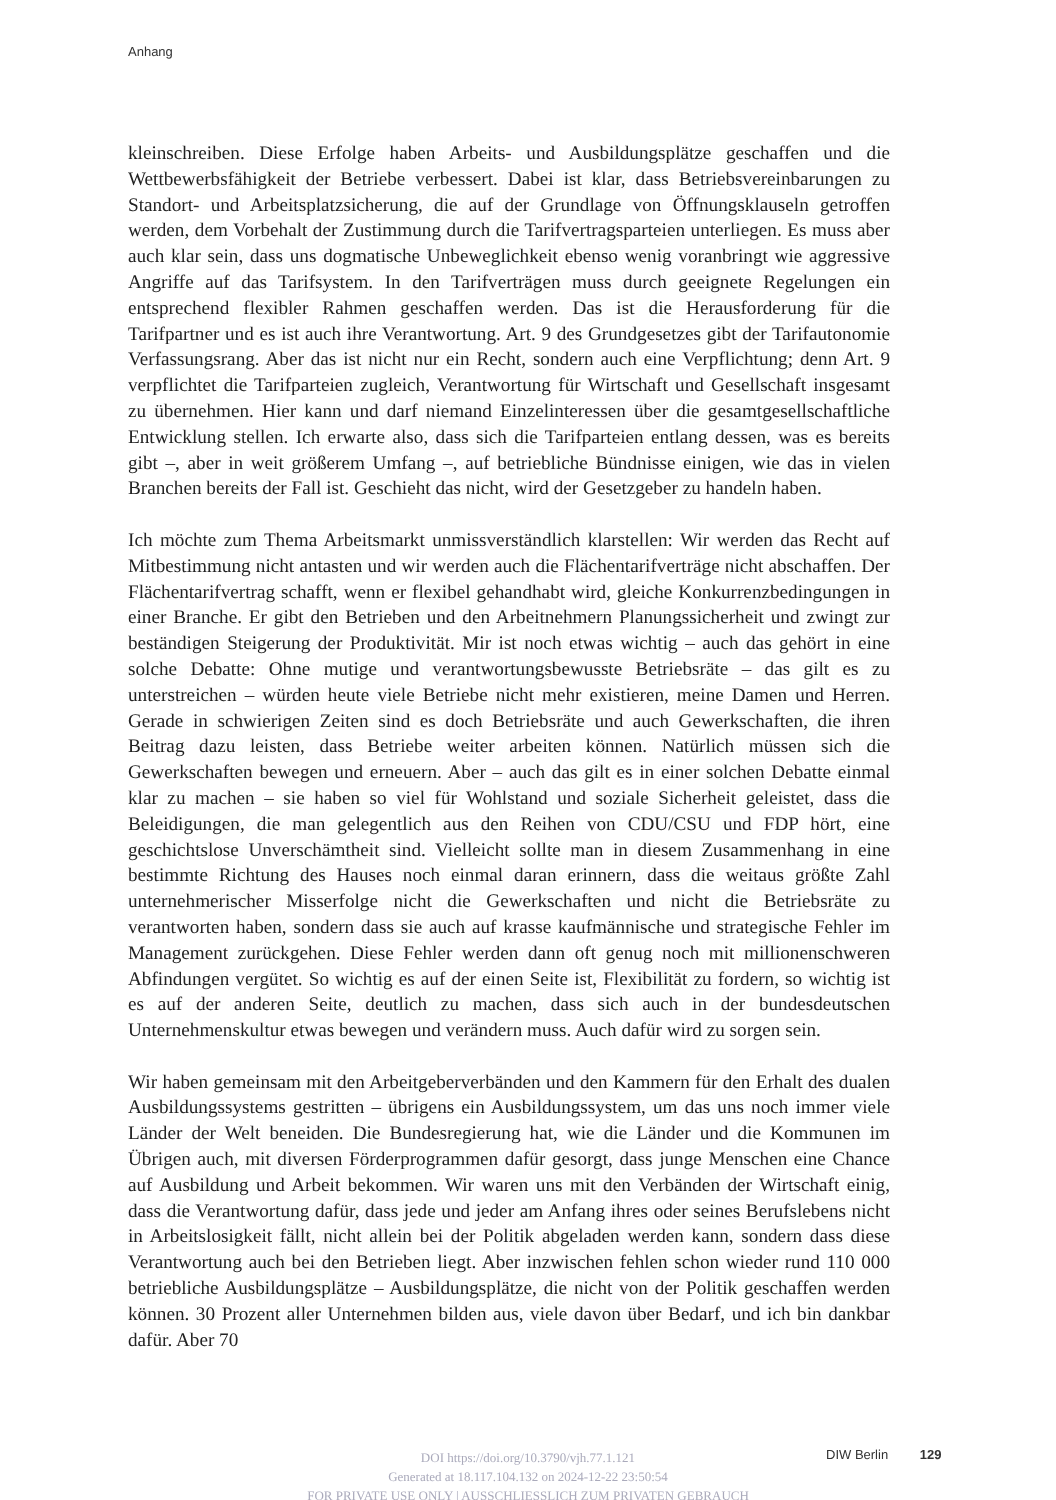Anhang
kleinschreiben. Diese Erfolge haben Arbeits- und Ausbildungsplätze geschaffen und die Wettbewerbsfähigkeit der Betriebe verbessert. Dabei ist klar, dass Betriebsvereinbarungen zu Standort- und Arbeitsplatzsicherung, die auf der Grundlage von Öffnungsklauseln getroffen werden, dem Vorbehalt der Zustimmung durch die Tarifvertragsparteien unterliegen. Es muss aber auch klar sein, dass uns dogmatische Unbeweglichkeit ebenso wenig voranbringt wie aggressive Angriffe auf das Tarifsystem. In den Tarifverträgen muss durch geeignete Regelungen ein entsprechend flexibler Rahmen geschaffen werden. Das ist die Herausforderung für die Tarifpartner und es ist auch ihre Verantwortung. Art. 9 des Grundgesetzes gibt der Tarifautonomie Verfassungsrang. Aber das ist nicht nur ein Recht, sondern auch eine Verpflichtung; denn Art. 9 verpflichtet die Tarifparteien zugleich, Verantwortung für Wirtschaft und Gesellschaft insgesamt zu übernehmen. Hier kann und darf niemand Einzelinteressen über die gesamtgesellschaftliche Entwicklung stellen. Ich erwarte also, dass sich die Tarifparteien entlang dessen, was es bereits gibt –, aber in weit größerem Umfang –, auf betriebliche Bündnisse einigen, wie das in vielen Branchen bereits der Fall ist. Geschieht das nicht, wird der Gesetzgeber zu handeln haben.
Ich möchte zum Thema Arbeitsmarkt unmissverständlich klarstellen: Wir werden das Recht auf Mitbestimmung nicht antasten und wir werden auch die Flächentarifverträge nicht abschaffen. Der Flächentarifvertrag schafft, wenn er flexibel gehandhabt wird, gleiche Konkurrenzbedingungen in einer Branche. Er gibt den Betrieben und den Arbeitnehmern Planungssicherheit und zwingt zur beständigen Steigerung der Produktivität. Mir ist noch etwas wichtig – auch das gehört in eine solche Debatte: Ohne mutige und verantwortungsbewusste Betriebsräte – das gilt es zu unterstreichen – würden heute viele Betriebe nicht mehr existieren, meine Damen und Herren. Gerade in schwierigen Zeiten sind es doch Betriebsräte und auch Gewerkschaften, die ihren Beitrag dazu leisten, dass Betriebe weiter arbeiten können. Natürlich müssen sich die Gewerkschaften bewegen und erneuern. Aber – auch das gilt es in einer solchen Debatte einmal klar zu machen – sie haben so viel für Wohlstand und soziale Sicherheit geleistet, dass die Beleidigungen, die man gelegentlich aus den Reihen von CDU/CSU und FDP hört, eine geschichtslose Unverschämtheit sind. Vielleicht sollte man in diesem Zusammenhang in eine bestimmte Richtung des Hauses noch einmal daran erinnern, dass die weitaus größte Zahl unternehmerischer Misserfolge nicht die Gewerkschaften und nicht die Betriebsräte zu verantworten haben, sondern dass sie auch auf krasse kaufmännische und strategische Fehler im Management zurückgehen. Diese Fehler werden dann oft genug noch mit millionenschweren Abfindungen vergütet. So wichtig es auf der einen Seite ist, Flexibilität zu fordern, so wichtig ist es auf der anderen Seite, deutlich zu machen, dass sich auch in der bundesdeutschen Unternehmenskultur etwas bewegen und verändern muss. Auch dafür wird zu sorgen sein.
Wir haben gemeinsam mit den Arbeitgeberverbänden und den Kammern für den Erhalt des dualen Ausbildungssystems gestritten – übrigens ein Ausbildungssystem, um das uns noch immer viele Länder der Welt beneiden. Die Bundesregierung hat, wie die Länder und die Kommunen im Übrigen auch, mit diversen Förderprogrammen dafür gesorgt, dass junge Menschen eine Chance auf Ausbildung und Arbeit bekommen. Wir waren uns mit den Verbänden der Wirtschaft einig, dass die Verantwortung dafür, dass jede und jeder am Anfang ihres oder seines Berufslebens nicht in Arbeitslosigkeit fällt, nicht allein bei der Politik abgeladen werden kann, sondern dass diese Verantwortung auch bei den Betrieben liegt. Aber inzwischen fehlen schon wieder rund 110 000 betriebliche Ausbildungsplätze – Ausbildungsplätze, die nicht von der Politik geschaffen werden können. 30 Prozent aller Unternehmen bilden aus, viele davon über Bedarf, und ich bin dankbar dafür. Aber 70
DIW Berlin 129
DOI https://doi.org/10.3790/vjh.77.1.121
Generated at 18.117.104.132 on 2024-12-22 23:50:54
FOR PRIVATE USE ONLY | AUSSCHLIESSLICH ZUM PRIVATEN GEBRAUCH